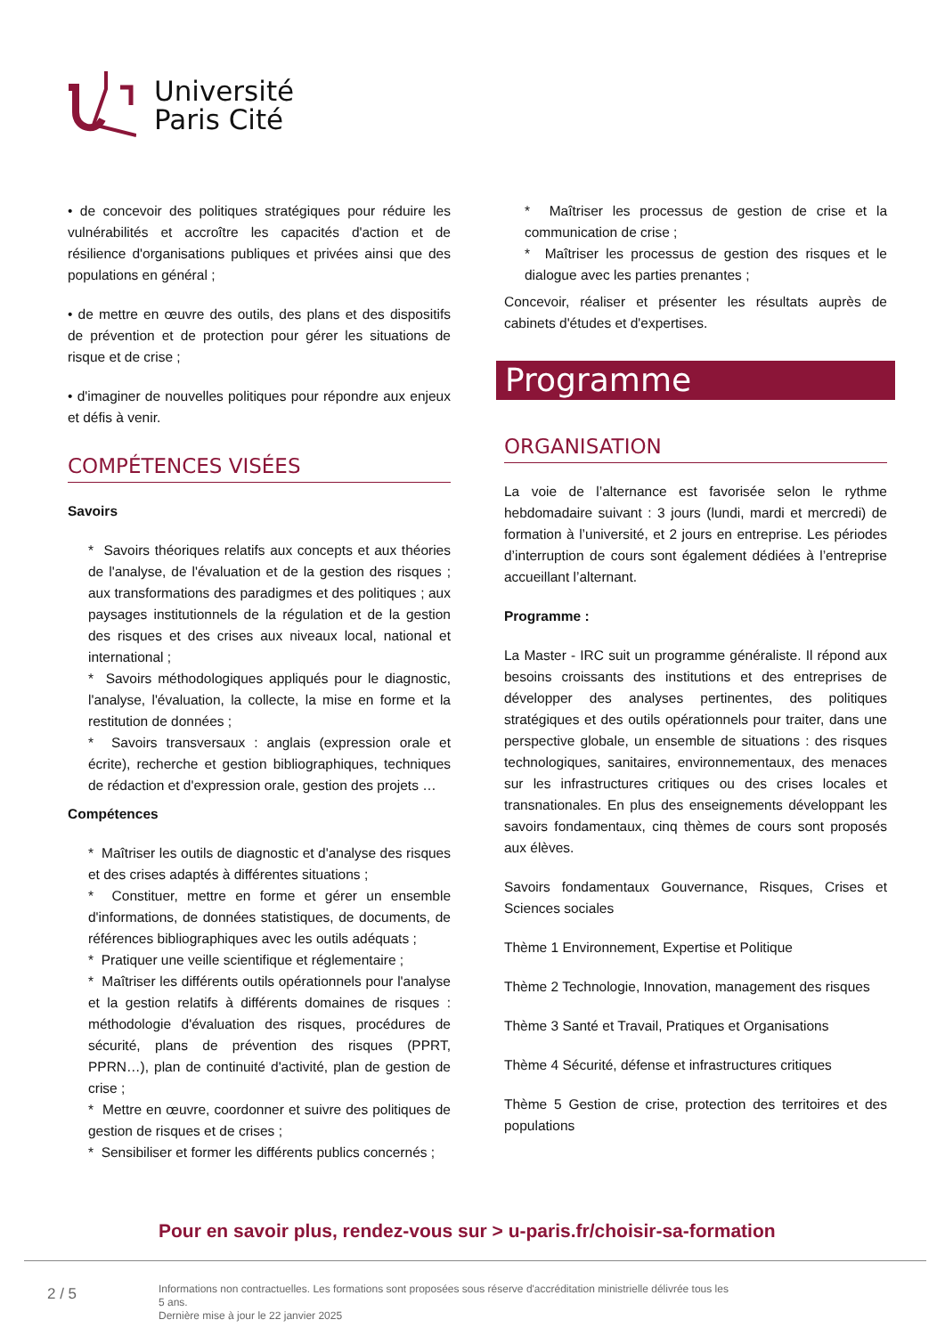Université
Paris Cité
• de concevoir des politiques stratégiques pour réduire les vulnérabilités et accroître les capacités d'action et de résilience d'organisations publiques et privées ainsi que des populations en général ;
• de mettre en œuvre des outils, des plans et des dispositifs de prévention et de protection pour gérer les situations de risque et de crise ;
• d'imaginer de nouvelles politiques pour répondre aux enjeux et défis à venir.
COMPÉTENCES VISÉES
Savoirs
* Savoirs théoriques relatifs aux concepts et aux théories de l'analyse, de l'évaluation et de la gestion des risques ; aux transformations des paradigmes et des politiques ; aux paysages institutionnels de la régulation et de la gestion des risques et des crises aux niveaux local, national et international ;
* Savoirs méthodologiques appliqués pour le diagnostic, l'analyse, l'évaluation, la collecte, la mise en forme et la restitution de données ;
* Savoirs transversaux : anglais (expression orale et écrite), recherche et gestion bibliographiques, techniques de rédaction et d'expression orale, gestion des projets …
Compétences
* Maîtriser les outils de diagnostic et d'analyse des risques et des crises adaptés à différentes situations ;
* Constituer, mettre en forme et gérer un ensemble d'informations, de données statistiques, de documents, de références bibliographiques avec les outils adéquats ;
* Pratiquer une veille scientifique et réglementaire ;
* Maîtriser les différents outils opérationnels pour l'analyse et la gestion relatifs à différents domaines de risques : méthodologie d'évaluation des risques, procédures de sécurité, plans de prévention des risques (PPRT, PPRN…), plan de continuité d'activité, plan de gestion de crise ;
* Mettre en œuvre, coordonner et suivre des politiques de gestion de risques et de crises ;
* Sensibiliser et former les différents publics concernés ;
* Maîtriser les processus de gestion de crise et la communication de crise ;
* Maîtriser les processus de gestion des risques et le dialogue avec les parties prenantes ;
Concevoir, réaliser et présenter les résultats auprès de cabinets d'études et d'expertises.
Programme
ORGANISATION
La voie de l’alternance est favorisée selon le rythme hebdomadaire suivant : 3 jours (lundi, mardi et mercredi) de formation à l’université, et 2 jours en entreprise. Les périodes d’interruption de cours sont également dédiées à l’entreprise accueillant l’alternant.
Programme :
La Master - IRC suit un programme généraliste. Il répond aux besoins croissants des institutions et des entreprises de développer des analyses pertinentes, des politiques stratégiques et des outils opérationnels pour traiter, dans une perspective globale, un ensemble de situations : des risques technologiques, sanitaires, environnementaux, des menaces sur les infrastructures critiques ou des crises locales et transnationales. En plus des enseignements développant les savoirs fondamentaux, cinq thèmes de cours sont proposés aux élèves.
Savoirs fondamentaux Gouvernance, Risques, Crises et Sciences sociales
Thème 1 Environnement, Expertise et Politique
Thème 2 Technologie, Innovation, management des risques
Thème 3 Santé et Travail, Pratiques et Organisations
Thème 4 Sécurité, défense et infrastructures critiques
Thème 5 Gestion de crise, protection des territoires et des populations
Pour en savoir plus, rendez-vous sur > u-paris.fr/choisir-sa-formation
2 / 5
Informations non contractuelles. Les formations sont proposées sous réserve d'accréditation ministrielle délivrée tous les 5 ans.
Dernière mise à jour le 22 janvier 2025